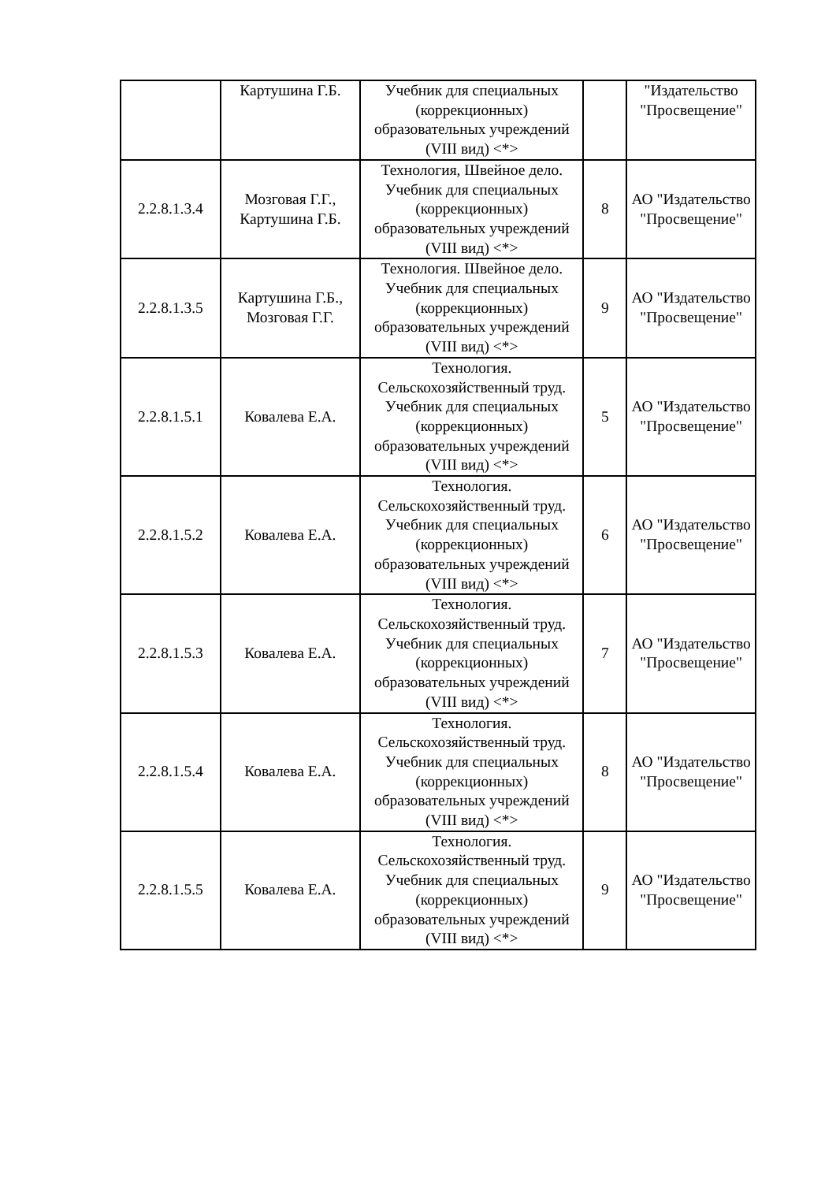| | Картушина Г.Б. | Учебник для специальных (коррекционных) образовательных учреждений (VIII вид) <*> | | "Издательство "Просвещение" |
| 2.2.8.1.3.4 | Мозговая Г.Г., Картушина Г.Б. | Технология, Швейное дело. Учебник для специальных (коррекционных) образовательных учреждений (VIII вид) <*> | 8 | АО "Издательство "Просвещение" |
| 2.2.8.1.3.5 | Картушина Г.Б., Мозговая Г.Г. | Технология. Швейное дело. Учебник для специальных (коррекционных) образовательных учреждений (VIII вид) <*> | 9 | АО "Издательство "Просвещение" |
| 2.2.8.1.5.1 | Ковалева Е.А. | Технология. Сельскохозяйственный труд. Учебник для специальных (коррекционных) образовательных учреждений (VIII вид) <*> | 5 | АО "Издательство "Просвещение" |
| 2.2.8.1.5.2 | Ковалева Е.А. | Технология. Сельскохозяйственный труд. Учебник для специальных (коррекционных) образовательных учреждений (VIII вид) <*> | 6 | АО "Издательство "Просвещение" |
| 2.2.8.1.5.3 | Ковалева Е.А. | Технология. Сельскохозяйственный труд. Учебник для специальных (коррекционных) образовательных учреждений (VIII вид) <*> | 7 | АО "Издательство "Просвещение" |
| 2.2.8.1.5.4 | Ковалева Е.А. | Технология. Сельскохозяйственный труд. Учебник для специальных (коррекционных) образовательных учреждений (VIII вид) <*> | 8 | АО "Издательство "Просвещение" |
| 2.2.8.1.5.5 | Ковалева Е.А. | Технология. Сельскохозяйственный труд. Учебник для специальных (коррекционных) образовательных учреждений (VIII вид) <*> | 9 | АО "Издательство "Просвещение" |